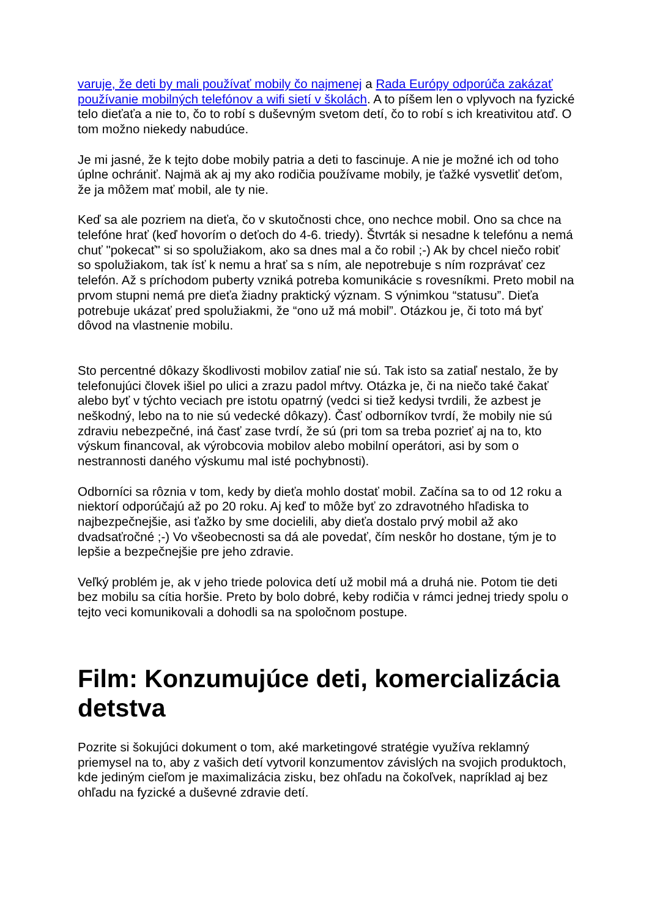varuje, že deti by mali používať mobily čo najmenej a Rada Európy odporúča zakázať používanie mobilných telefónov a wifi sietí v školách. A to píšem len o vplyvoch na fyzické telo dieťaťa a nie to, čo to robí s duševným svetom detí, čo to robí s ich kreativitou atď. O tom možno niekedy nabudúce.
Je mi jasné, že k tejto dobe mobily patria a deti to fascinuje. A nie je možné ich od toho úplne ochrániť. Najmä ak aj my ako rodičia používame mobily, je ťažké vysvetliť deťom, že ja môžem mať mobil, ale ty nie.
Keď sa ale pozriem na dieťa, čo v skutočnosti chce, ono nechce mobil. Ono sa chce na telefóne hrať (keď hovorím o deťoch do 4-6. triedy). Štvrták si nesadne k telefónu a nemá chuť "pokecať" si so spolužiakom, ako sa dnes mal a čo robil ;-) Ak by chcel niečo robiť so spolužiakom, tak ísť k nemu a hrať sa s ním, ale nepotrebuje s ním rozprávať cez telefón. Až s príchodom puberty vzniká potreba komunikácie s rovesníkmi. Preto mobil na prvom stupni nemá pre dieťa žiadny praktický význam. S výnimkou “statusu”. Dieťa potrebuje ukázať pred spolužiakmi, že “ono už má mobil”. Otázkou je, či toto má byť dôvod na vlastnenie mobilu.
Sto percentné dôkazy škodlivosti mobilov zatiaľ nie sú. Tak isto sa zatiaľ nestalo, že by telefonujúci človek išiel po ulici a zrazu padol mŕtvy. Otázka je, či na niečo také čakať alebo byť v týchto veciach pre istotu opatrný (vedci si tiež kedysi tvrdili, že azbest je neškodný, lebo na to nie sú vedecké dôkazy). Časť odborníkov tvrdí, že mobily nie sú zdraviu nebezpečné, iná časť zase tvrdí, že sú (pri tom sa treba pozrieť aj na to, kto výskum financoval, ak výrobcovia mobilov alebo mobilní operátori, asi by som o nestrannosti daného výskumu mal isté pochybnosti).
Odborníci sa rôznia v tom, kedy by dieťa mohlo dostať mobil. Začína sa to od 12 roku a niektorí odporúčajú až po 20 roku. Aj keď to môže byť zo zdravotného hľadiska to najbezpečnejšie, asi ťažko by sme docielili, aby dieťa dostalo prvý mobil až ako dvadsaťročné ;-) Vo všeobecnosti sa dá ale povedať, čím neskôr ho dostane, tým je to lepšie a bezpečnejšie pre jeho zdravie.
Veľký problém je, ak v jeho triede polovica detí už mobil má a druhá nie. Potom tie deti bez mobilu sa cítia horšie. Preto by bolo dobré, keby rodičia v rámci jednej triedy spolu o tejto veci komunikovali a dohodli sa na spoločnom postupe.
Film: Konzumujúce deti, komercializácia detstva
Pozrite si šokujúci dokument o tom, aké marketingové stratégie využíva reklamný priemysel na to, aby z vašich detí vytvoril konzumentov závislých na svojich produktoch, kde jediným cieľom je maximalizácia zisku, bez ohľadu na čokoľvek, napríklad aj bez ohľadu na fyzické a duševné zdravie detí.